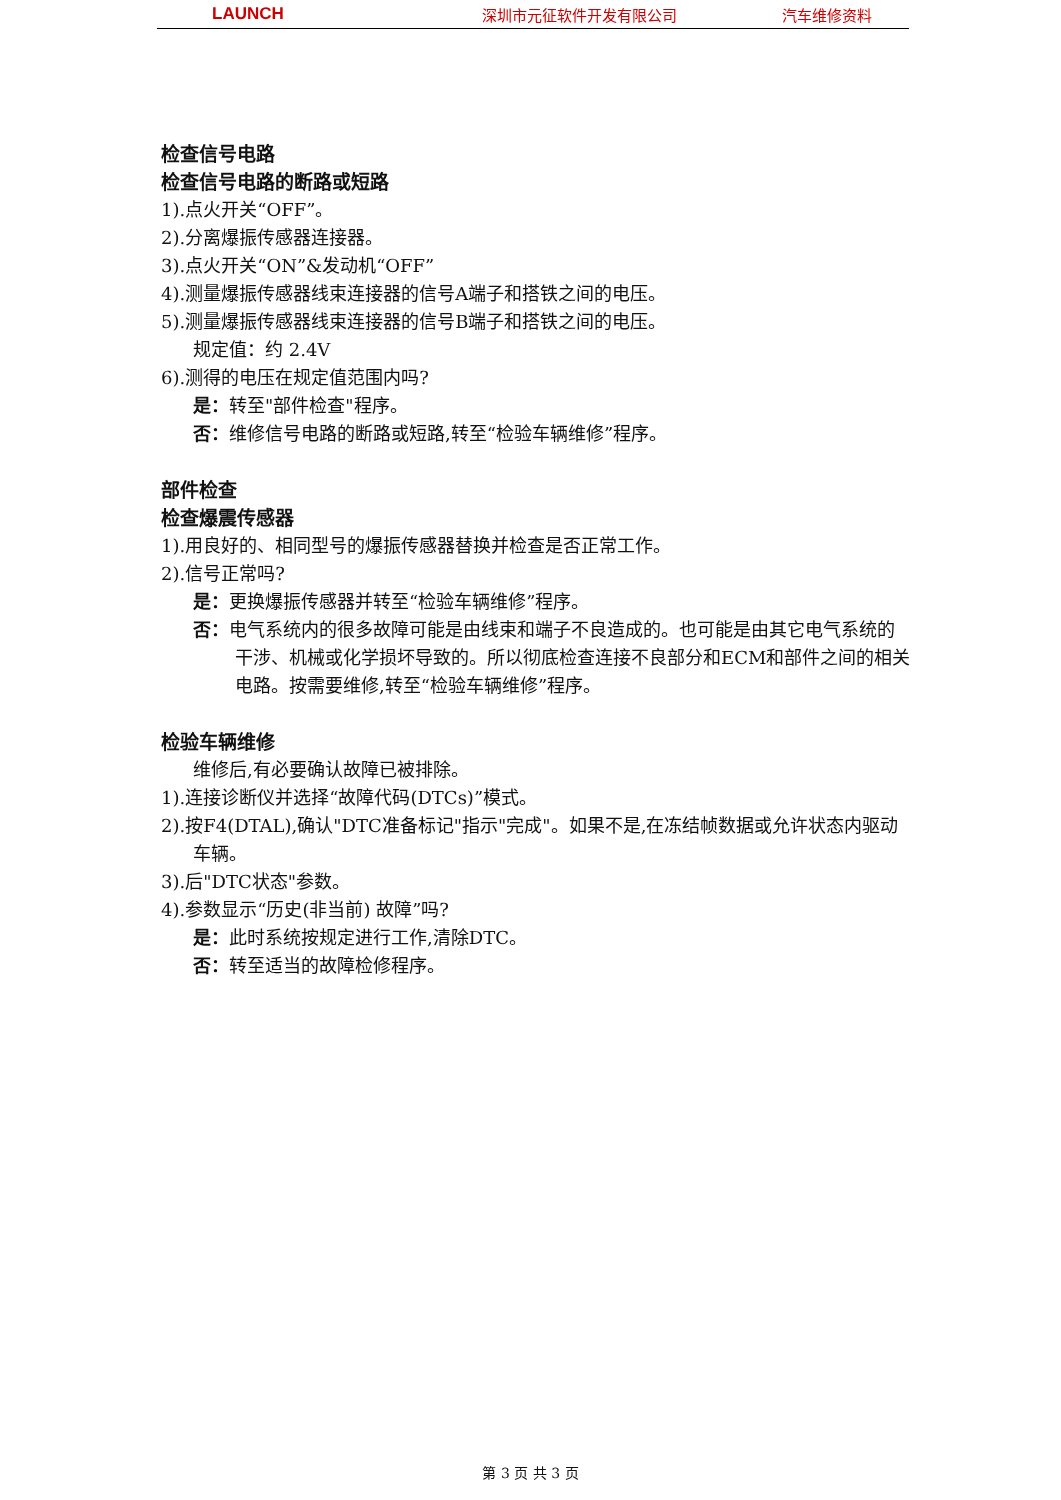LAUNCH 深圳市元征软件开发有限公司 汽车维修资料
检查信号电路
检查信号电路的断路或短路
1).点火开关“OFF”。
2).分离爆振传感器连接器。
3).点火开关“ON”&发动机“OFF”
4).测量爆振传感器线束连接器的信号A端子和搭铁之间的电压。
5).测量爆振传感器线束连接器的信号B端子和搭铁之间的电压。
规定值：约 2.4V
6).测得的电压在规定值范围内吗?
是：转至"部件检查"程序。
否：维修信号电路的断路或短路,转至“检验车辆维修”程序。
部件检查
检查爆震传感器
1).用良好的、相同型号的爆振传感器替换并检查是否正常工作。
2).信号正常吗?
是：更换爆振传感器并转至“检验车辆维修”程序。
否：电气系统内的很多故障可能是由线束和端子不良造成的。也可能是由其它电气系统的干涉、机械或化学损坏导致的。所以彻底检查连接不良部分和ECM和部件之间的相关电路。按需要维修,转至“检验车辆维修”程序。
检验车辆维修
维修后,有必要确认故障已被排除。
1).连接诊断仪并选择“故障代码(DTCs)”模式。
2).按F4(DTAL),确认"DTC准备标记"指示"完成"。如果不是,在冻结帧数据或允许状态内驱动车辆。
3).后"DTC状态"参数。
4).参数显示“历史(非当前) 故障”吗?
是：此时系统按规定进行工作,清除DTC。
否：转至适当的故障检修程序。
第 3 页 共 3 页